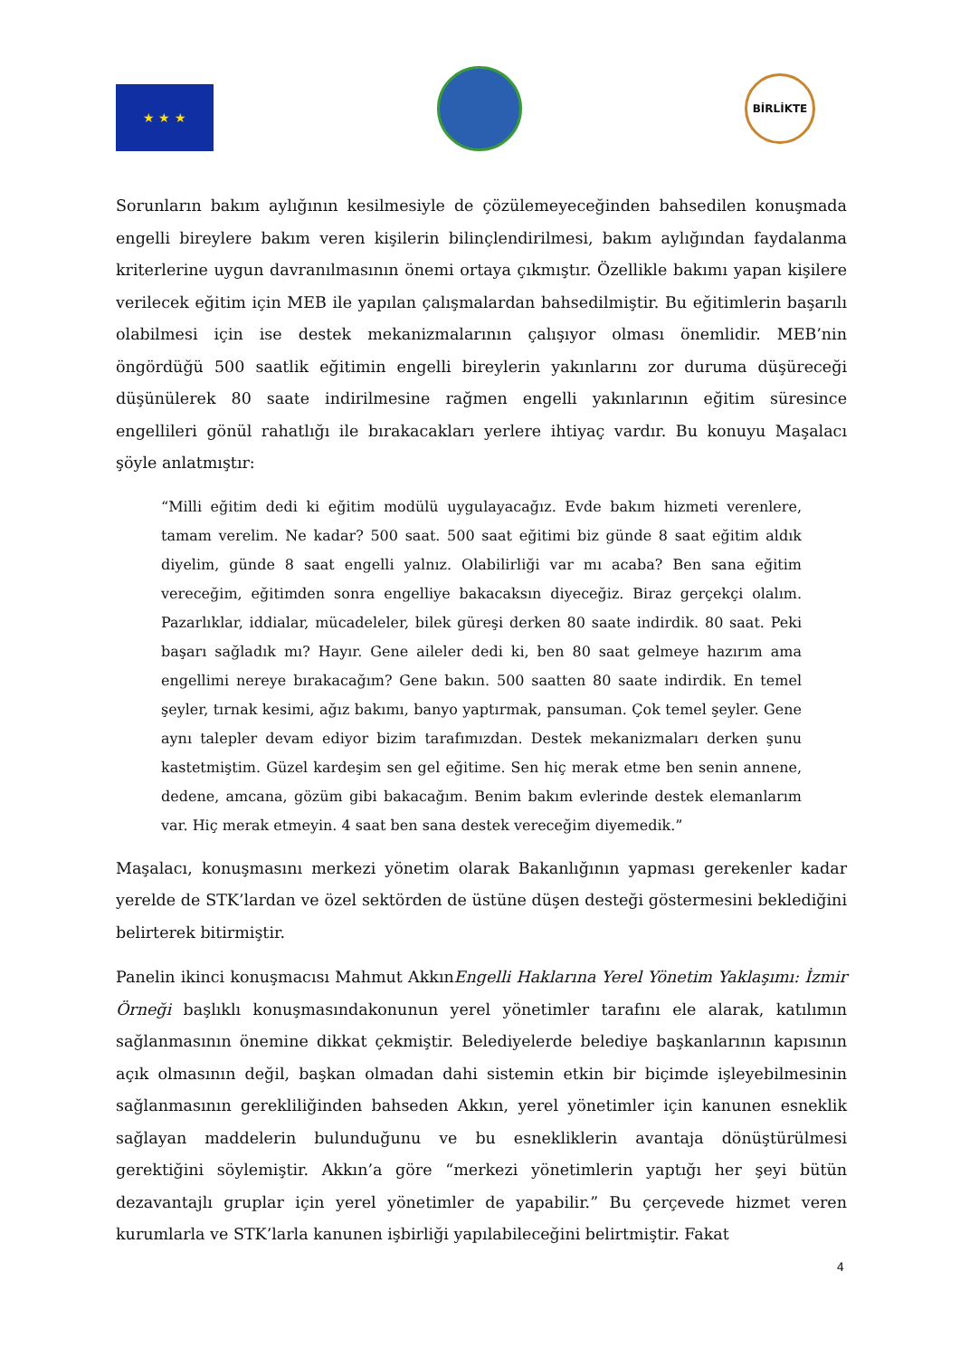★ ★ ★
BİRLİKTE
Sorunların bakım aylığının kesilmesiyle de çözülemeyeceğinden bahsedilen konuşmada engelli bireylere bakım veren kişilerin bilinçlendirilmesi, bakım aylığından faydalanma kriterlerine uygun davranılmasının önemi ortaya çıkmıştır. Özellikle bakımı yapan kişilere verilecek eğitim için MEB ile yapılan çalışmalardan bahsedilmiştir. Bu eğitimlerin başarılı olabilmesi için ise destek mekanizmalarının çalışıyor olması önemlidir. MEB’nin öngördüğü 500 saatlik eğitimin engelli bireylerin yakınlarını zor duruma düşüreceği düşünülerek 80 saate indirilmesine rağmen engelli yakınlarının eğitim süresince engellileri gönül rahatlığı ile bırakacakları yerlere ihtiyaç vardır. Bu konuyu Maşalacı şöyle anlatmıştır:
“Milli eğitim dedi ki eğitim modülü uygulayacağız. Evde bakım hizmeti verenlere, tamam verelim. Ne kadar? 500 saat. 500 saat eğitimi biz günde 8 saat eğitim aldık diyelim, günde 8 saat engelli yalnız. Olabilirliği var mı acaba? Ben sana eğitim vereceğim, eğitimden sonra engelliye bakacaksın diyeceğiz. Biraz gerçekçi olalım. Pazarlıklar, iddialar, mücadeleler, bilek güreşi derken 80 saate indirdik. 80 saat. Peki başarı sağladık mı? Hayır. Gene aileler dedi ki, ben 80 saat gelmeye hazırım ama engellimi nereye bırakacağım? Gene bakın. 500 saatten 80 saate indirdik. En temel şeyler, tırnak kesimi, ağız bakımı, banyo yaptırmak, pansuman. Çok temel şeyler. Gene aynı talepler devam ediyor bizim tarafımızdan. Destek mekanizmaları derken şunu kastetmiştim. Güzel kardeşim sen gel eğitime. Sen hiç merak etme ben senin annene, dedene, amcana, gözüm gibi bakacağım. Benim bakım evlerinde destek elemanlarım var. Hiç merak etmeyin. 4 saat ben sana destek vereceğim diyemedik.”
Maşalacı, konuşmasını merkezi yönetim olarak Bakanlığının yapması gerekenler kadar yerelde de STK’lardan ve özel sektörden de üstüne düşen desteği göstermesini beklediğini belirterek bitirmiştir.
Panelin ikinci konuşmacısı Mahmut AkkınEngelli Haklarına Yerel Yönetim Yaklaşımı: İzmir Örneği başlıklı konuşmasındakonunun yerel yönetimler tarafını ele alarak, katılımın sağlanmasının önemine dikkat çekmiştir. Belediyelerde belediye başkanlarının kapısının açık olmasının değil, başkan olmadan dahi sistemin etkin bir biçimde işleyebilmesinin sağlanmasının gerekliliğinden bahseden Akkın, yerel yönetimler için kanunen esneklik sağlayan maddelerin bulunduğunu ve bu esnekliklerin avantaja dönüştürülmesi gerektiğini söylemiştir. Akkın’a göre “merkezi yönetimlerin yaptığı her şeyi bütün dezavantajlı gruplar için yerel yönetimler de yapabilir.” Bu çerçevede hizmet veren kurumlarla ve STK’larla kanunen işbirliği yapılabileceğini belirtmiştir. Fakat
4